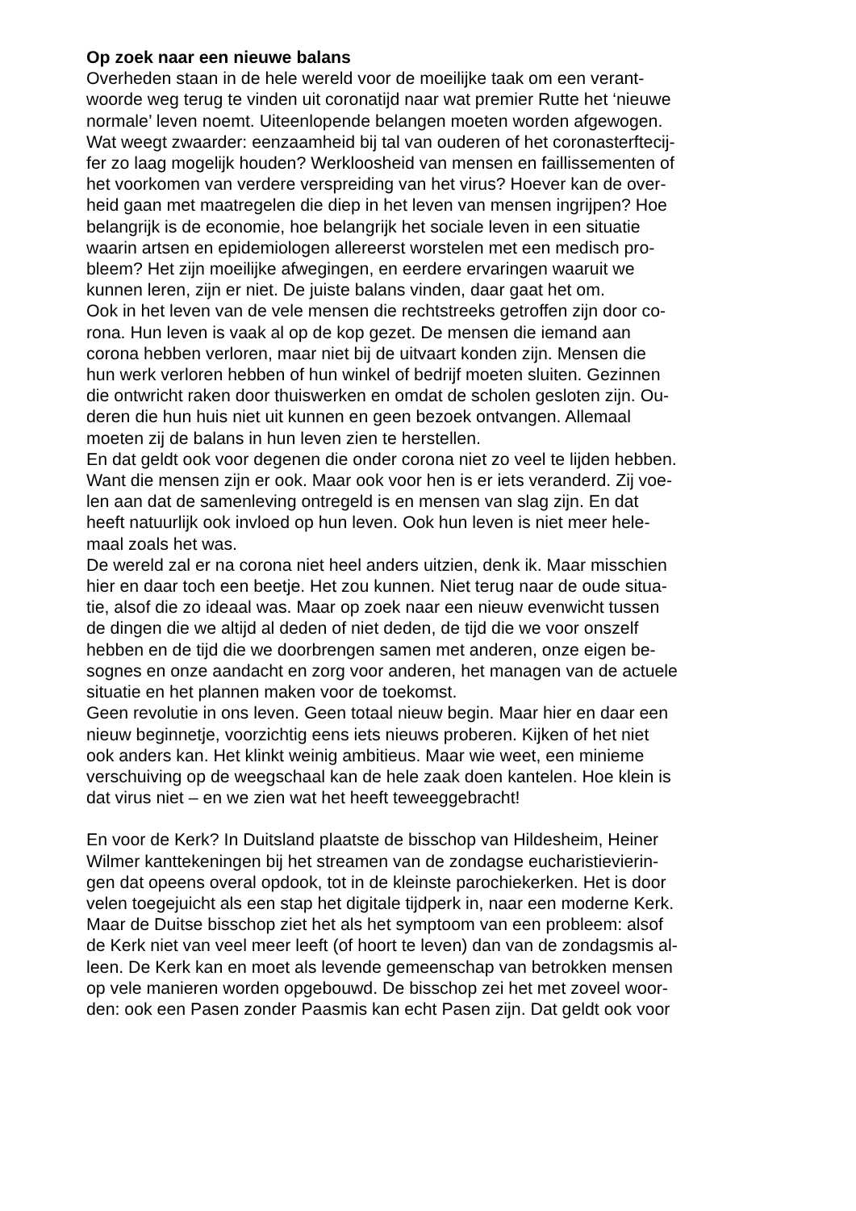Op zoek naar een nieuwe balans
Overheden staan in de hele wereld voor de moeilijke taak om een verant-
woorde weg terug te vinden uit coronatijd naar wat premier Rutte het ‘nieuwe
normale’ leven noemt. Uiteenlopende belangen moeten worden afgewogen.
Wat weegt zwaarder: eenzaamheid bij tal van ouderen of het coronasterftecij-
fer zo laag mogelijk houden? Werkloosheid van mensen en faillissementen of
het voorkomen van verdere verspreiding van het virus? Hoever kan de over-
heid gaan met maatregelen die diep in het leven van mensen ingrijpen? Hoe
belangrijk is de economie, hoe belangrijk het sociale leven in een situatie
waarin artsen en epidemiologen allereerst worstelen met een medisch pro-
bleem? Het zijn moeilijke afwegingen, en eerdere ervaringen waaruit we
kunnen leren, zijn er niet. De juiste balans vinden, daar gaat het om.
Ook in het leven van de vele mensen die rechtstreeks getroffen zijn door co-
rona. Hun leven is vaak al op de kop gezet. De mensen die iemand aan
corona hebben verloren, maar niet bij de uitvaart konden zijn. Mensen die
hun werk verloren hebben of hun winkel of bedrijf moeten sluiten. Gezinnen
die ontwricht raken door thuiswerken en omdat de scholen gesloten zijn. Ou-
deren die hun huis niet uit kunnen en geen bezoek ontvangen. Allemaal
moeten zij de balans in hun leven zien te herstellen.
En dat geldt ook voor degenen die onder corona niet zo veel te lijden hebben.
Want die mensen zijn er ook. Maar ook voor hen is er iets veranderd. Zij voe-
len aan dat de samenleving ontregeld is en mensen van slag zijn. En dat
heeft natuurlijk ook invloed op hun leven. Ook hun leven is niet meer hele-
maal zoals het was.
De wereld zal er na corona niet heel anders uitzien, denk ik. Maar misschien
hier en daar toch een beetje. Het zou kunnen. Niet terug naar de oude situa-
tie, alsof die zo ideaal was. Maar op zoek naar een nieuw evenwicht tussen
de dingen die we altijd al deden of niet deden, de tijd die we voor onszelf
hebben en de tijd die we doorbrengen samen met anderen, onze eigen be-
sognes en onze aandacht en zorg voor anderen, het managen van de actuele
situatie en het plannen maken voor de toekomst.
Geen revolutie in ons leven. Geen totaal nieuw begin. Maar hier en daar een
nieuw beginnetje, voorzichtig eens iets nieuws proberen. Kijken of het niet
ook anders kan. Het klinkt weinig ambitieus. Maar wie weet, een minieme
verschuiving op de weegschaal kan de hele zaak doen kantelen. Hoe klein is
dat virus niet – en we zien wat het heeft teweeggebracht!
En voor de Kerk? In Duitsland plaatste de bisschop van Hildesheim, Heiner
Wilmer kanttekeningen bij het streamen van de zondagse eucharistievierin-
gen dat opeens overal opdook, tot in de kleinste parochiekerken. Het is door
velen toegejuicht als een stap het digitale tijdperk in, naar een moderne Kerk.
Maar de Duitse bisschop ziet het als het symptoom van een probleem: alsof
de Kerk niet van veel meer leeft (of hoort te leven) dan van de zondagsmis al-
leen. De Kerk kan en moet als levende gemeenschap van betrokken mensen
op vele manieren worden opgebouwd. De bisschop zei het met zoveel woor-
den: ook een Pasen zonder Paasmis kan echt Pasen zijn. Dat geldt ook voor